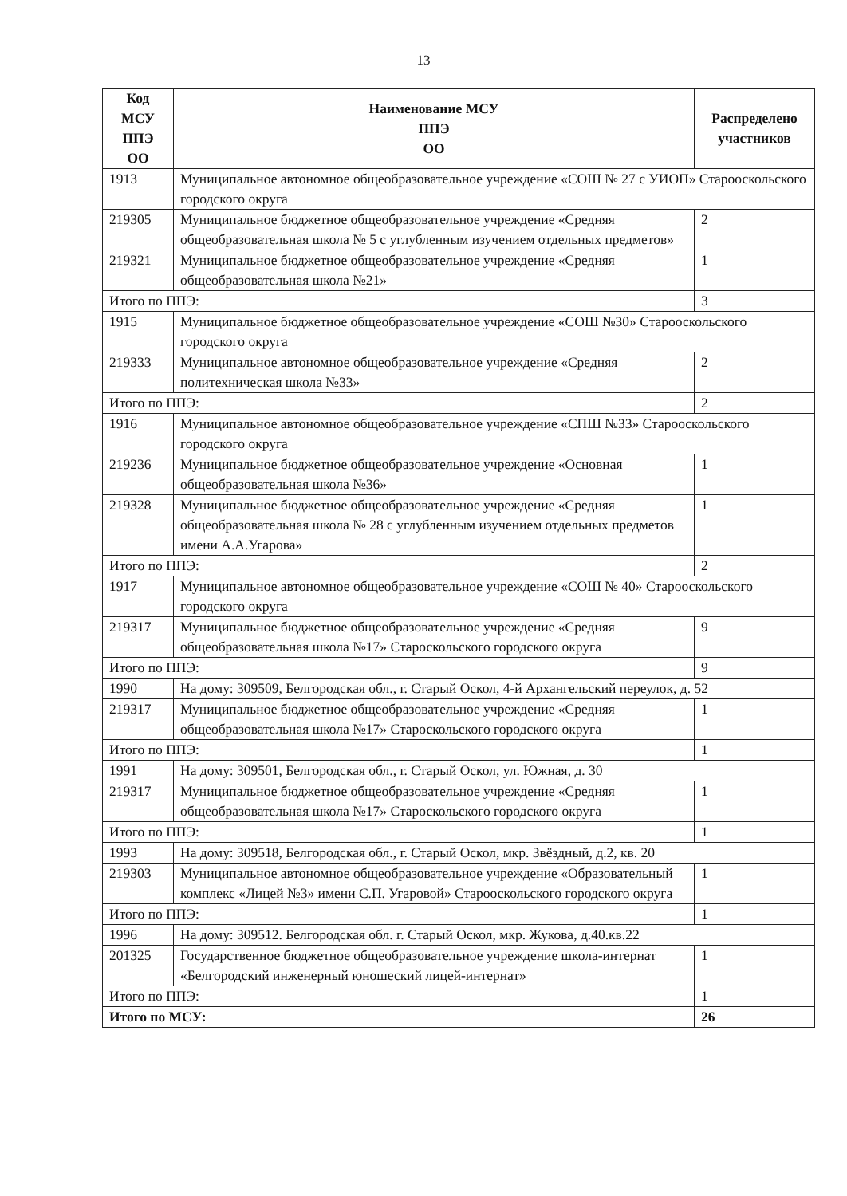13
| Код МСУ ППЭ ОО | Наименование МСУ ППЭ ОО | Распределено участников |
| --- | --- | --- |
| 1913 | Муниципальное автономное общеобразовательное учреждение «СОШ № 27 с УИОП» Старооскольского городского округа | |
| 219305 | Муниципальное бюджетное общеобразовательное учреждение «Средняя общеобразовательная школа № 5 с углубленным изучением отдельных предметов» | 2 |
| 219321 | Муниципальное бюджетное общеобразовательное учреждение «Средняя общеобразовательная школа №21» | 1 |
| Итого по ППЭ: | | 3 |
| 1915 | Муниципальное бюджетное общеобразовательное учреждение «СОШ №30» Старооскольского городского округа | |
| 219333 | Муниципальное автономное общеобразовательное учреждение «Средняя политехническая школа №33» | 2 |
| Итого по ППЭ: | | 2 |
| 1916 | Муниципальное автономное общеобразовательное учреждение «СПШ №33» Старооскольского городского округа | |
| 219236 | Муниципальное бюджетное общеобразовательное учреждение «Основная общеобразовательная школа №36» | 1 |
| 219328 | Муниципальное бюджетное общеобразовательное учреждение «Средняя общеобразовательная школа № 28 с углубленным изучением отдельных предметов имени А.А.Угарова» | 1 |
| Итого по ППЭ: | | 2 |
| 1917 | Муниципальное автономное общеобразовательное учреждение «СОШ № 40» Старооскольского городского округа | |
| 219317 | Муниципальное бюджетное общеобразовательное учреждение «Средняя общеобразовательная школа №17» Староскольского городского округа | 9 |
| Итого по ППЭ: | | 9 |
| 1990 | На дому: 309509, Белгородская обл., г. Старый Оскол, 4-й Архангельский переулок, д. 52 | |
| 219317 | Муниципальное бюджетное общеобразовательное учреждение «Средняя общеобразовательная школа №17» Староскольского городского округа | 1 |
| Итого по ППЭ: | | 1 |
| 1991 | На дому: 309501, Белгородская обл., г. Старый Оскол, ул. Южная, д. 30 | |
| 219317 | Муниципальное бюджетное общеобразовательное учреждение «Средняя общеобразовательная школа №17» Староскольского городского округа | 1 |
| Итого по ППЭ: | | 1 |
| 1993 | На дому: 309518, Белгородская обл., г. Старый Оскол, мкр. Звёздный, д.2, кв. 20 | |
| 219303 | Муниципальное автономное общеобразовательное учреждение «Образовательный комплекс «Лицей №3» имени С.П. Угаровой» Старооскольского городского округа | 1 |
| Итого по ППЭ: | | 1 |
| 1996 | На дому: 309512. Белгородская обл. г. Старый Оскол, мкр. Жукова, д.40.кв.22 | |
| 201325 | Государственное бюджетное общеобразовательное учреждение школа-интернат «Белгородский инженерный юношеский лицей-интернат» | 1 |
| Итого по ППЭ: | | 1 |
| Итого по МСУ: | | 26 |